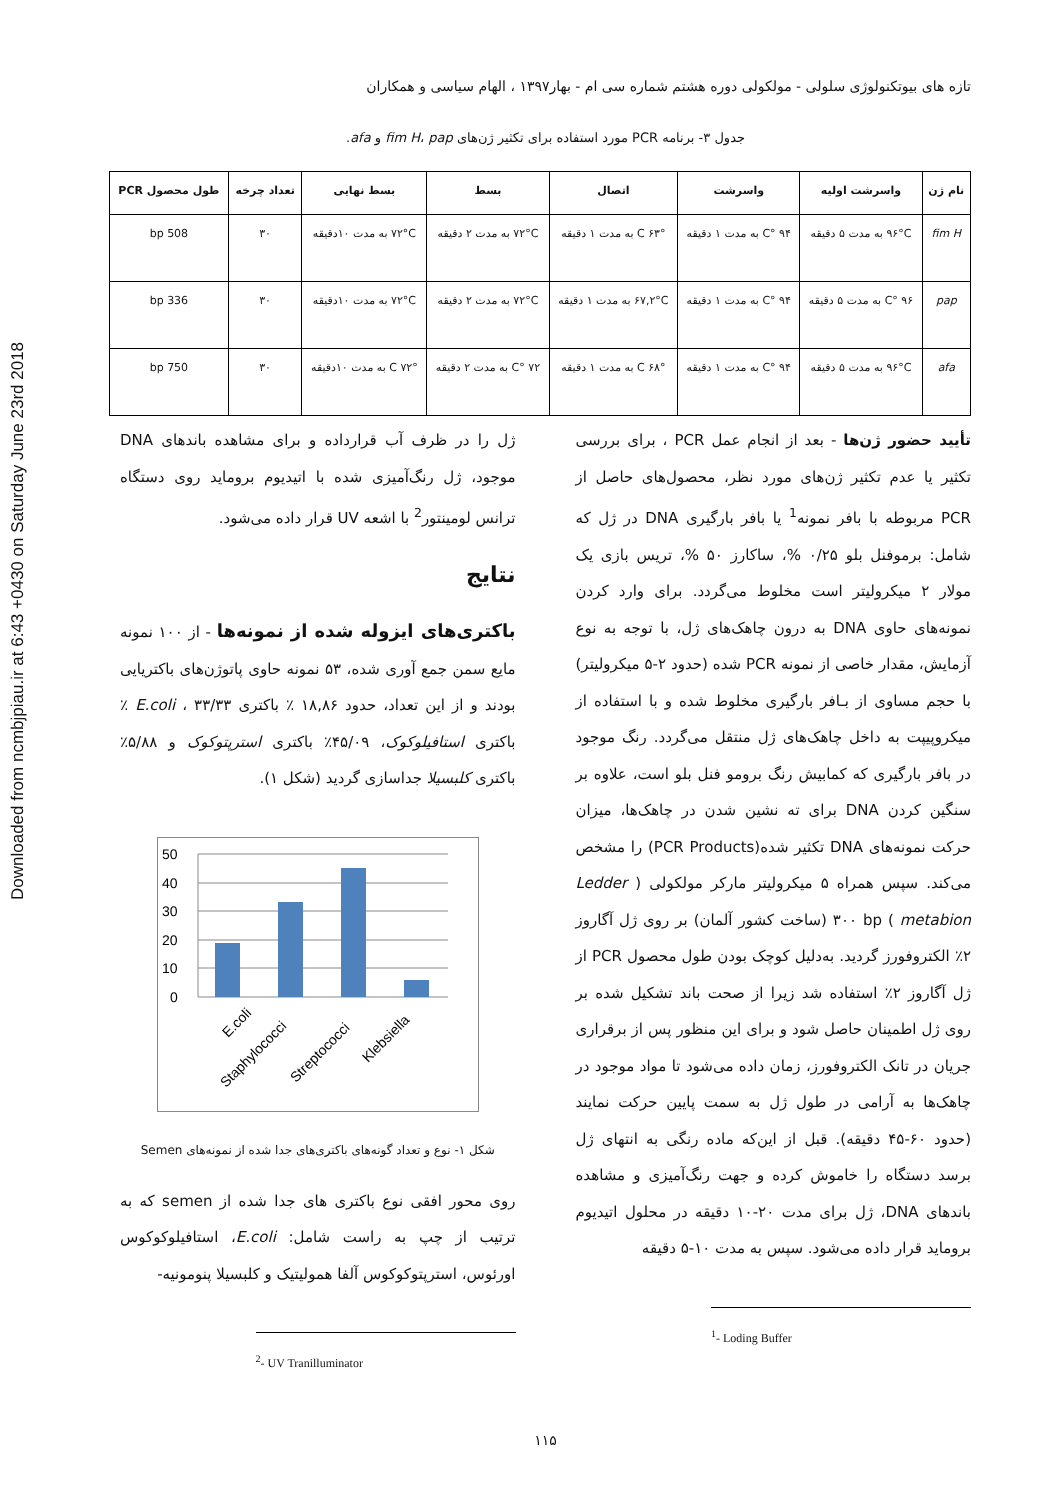Downloaded from ncmbjpiau.ir at 6:43 +0430 on Saturday June 23rd 2018
تازه های بیوتکنولوژی سلولی - مولکولی دوره هشتم شماره سی ام - بهار۱۳۹۷ ، الهام سیاسی و همکاران
جدول ۳- برنامه PCR مورد استفاده برای تکثیر ژن‌های fim H، pap و afa.
| نام ژن | واسرشت اولیه | واسرشت | اتصال | بسط | بسط نهایی | تعداد چرخه | طول محصول PCR |
| --- | --- | --- | --- | --- | --- | --- | --- |
| fim H | ۹۶°C به مدت ۵ دقیقه | ۹۴ °C به مدت ۱ دقیقه | ۶۳° C به مدت ۱ دقیقه | ۷۲°C به مدت ۲ دقیقه | ۷۲°C به مدت ۱۰دقیقه | ۳۰ | 508 bp |
| pap | ۹۶ °C به مدت ۵ دقیقه | ۹۴ °C به مدت ۱ دقیقه | ۶۷,۲°C به مدت ۱ دقیقه | ۷۲°C به مدت ۲ دقیقه | ۷۲°C به مدت ۱۰دقیقه | ۳۰ | 336 bp |
| afa | ۹۶°C به مدت ۵ دقیقه | ۹۴ °C به مدت ۱ دقیقه | ۶۸° C به مدت ۱ دقیقه | ۷۲ °C به مدت ۲ دقیقه | ۷۲° C به مدت ۱۰دقیقه | ۳۰ | 750 bp |
تأیید حضور ژن‌ها - بعد از انجام عمل PCR ، برای بررسی تکثیر یا عدم تکثیر ژن‌های مورد نظر، محصول‌های حاصل از PCR مربوطه با بافر نمونه<sup>1</sup> یا بافر بارگیری DNA در ژل که شامل: برموفنل بلو ۰/۲۵ %، ساکارز ۵۰ %، تریس بازی یک مولار ۲ میکرولیتر است مخلوط می‌گردد. برای وارد کردن نمونه‌های حاوی DNA به درون چاهک‌های ژل، با توجه به نوع آزمایش، مقدار خاصی از نمونه PCR شده (حدود ۲-۵ میکرولیتر) با حجم مساوی از بـافر بارگیری مخلوط شده و با استفاده از میکروپیپت به داخل چاهک‌های ژل منتقل می‌گردد. رنگ موجود در بافر بارگیری که کمابیش رنگ برومو فنل بلو است، علاوه بر سنگین کردن DNA برای ته نشین شدن در چاهک‌ها، میزان حرکت نمونه‌های DNA تکثیر شده(PCR Products) را مشخص می‌کند. سپس همراه ۵ میکرولیتر مارکر مولکولی ( Ledder metabion ) ۳۰۰ bp (ساخت کشور آلمان) بر روی ژل آگاروز ۲٪ الکتروفورز گردید. به‌دلیل کوچک بودن طول محصول PCR از ژل آگاروز ۲٪ استفاده شد زیرا از صحت باند تشکیل شده بر روی ژل اطمینان حاصل شود و برای این منظور پس از برقراری جریان در تانک الکتروفورز، زمان داده می‌شود تا مواد موجود در چاهک‌ها به آرامی در طول ژل به سمت پایین حرکت نمایند (حدود ۶۰-۴۵ دقیقه). قبل از این‌که ماده رنگی به انتهای ژل برسد دستگاه را خاموش کرده و جهت رنگ‌آمیزی و مشاهده باندهای DNA، ژل برای مدت ۲۰-۱۰ دقیقه در محلول اتیدیوم بروماید قرار داده می‌شود. سپس به مدت ۱۰-۵ دقیقه
<sup>1</sup>- Loding Buffer
ژل را در ظرف آب قرارداده و برای مشاهده باندهای DNA موجود، ژل رنگ‌آمیزی شده با اتیدیوم بروماید روی دستگاه ترانس لومینتور<sup>2</sup> با اشعه UV قرار داده می‌شود.
نتایج
باکتری‌های ایزوله شده از نمونه‌ها - از ۱۰۰ نمونه مایع سمن جمع آوری شده، ۵۳ نمونه حاوی پاتوژن‌های باکتریایی بودند و از این تعداد، حدود ۱۸,۸۶ ٪ باکتری E.coli ، ۳۳/۳۳ ٪ باکتری استافیلوکوک، ۴۵/۰۹٪ باکتری استرپتوکوک و ۵/۸۸٪ باکتری کلبسیلا جداسازی گردید (شکل ۱).
50
40
30
20
10
0
E.coli
Staphylococci
Streptococci
Klebsiella
شکل ۱- نوع و تعداد گونه‌های باکتری‌های جدا شده از نمونه‌های Semen
روی محور افقی نوع باکتری های جدا شده از semen که به ترتیب از چپ به راست شامل: E.coli، استافیلوکوکوس اورئوس، استرپتوکوکوس آلفا همولیتیک و کلبسیلا پنومونیه-
<sup>2</sup>- UV Tranilluminator
۱۱۵